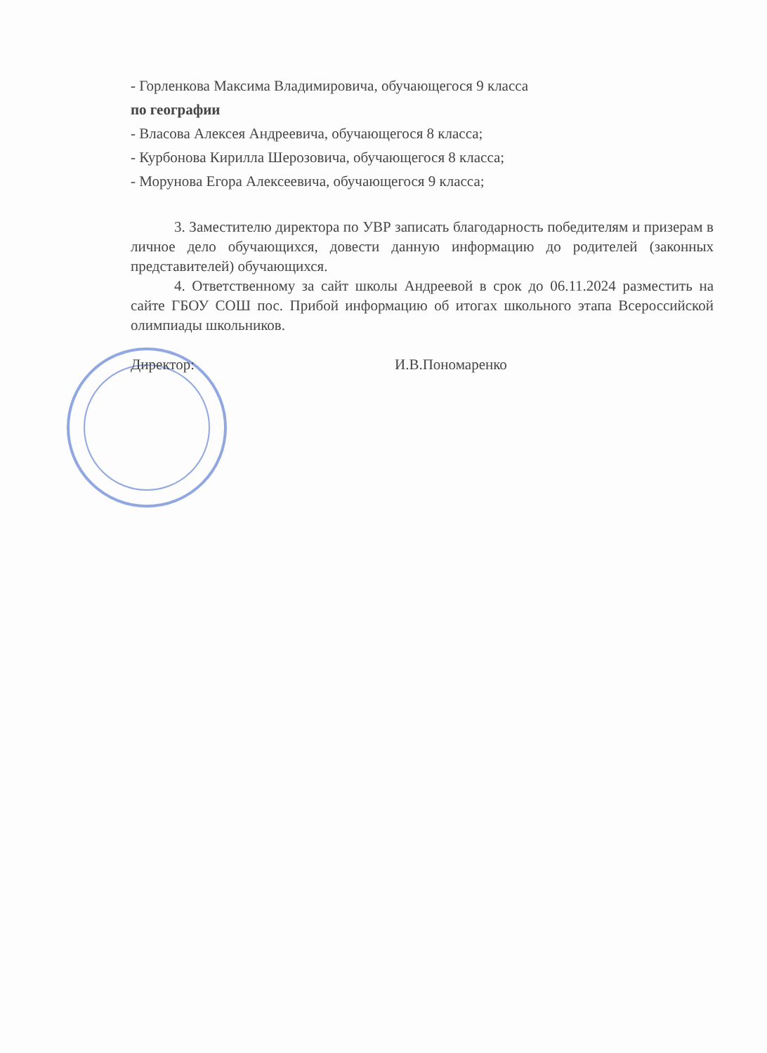- Горленкова Максима Владимировича, обучающегося 9 класса
по географии
- Власова Алексея Андреевича, обучающегося 8 класса;
- Курбонова Кирилла Шерозовича, обучающегося 8 класса;
- Морунова Егора Алексеевича, обучающегося 9 класса;
3. Заместителю директора по УВР записать благодарность победителям и призерам в личное дело обучающихся, довести данную информацию до родителей (законных представителей) обучающихся.
4. Ответственному за сайт школы Андреевой в срок до 06.11.2024 разместить на сайте ГБОУ СОШ пос. Прибой информацию об итогах школьного этапа Всероссийской олимпиады школьников.
Директор: И.В.Пономаренко